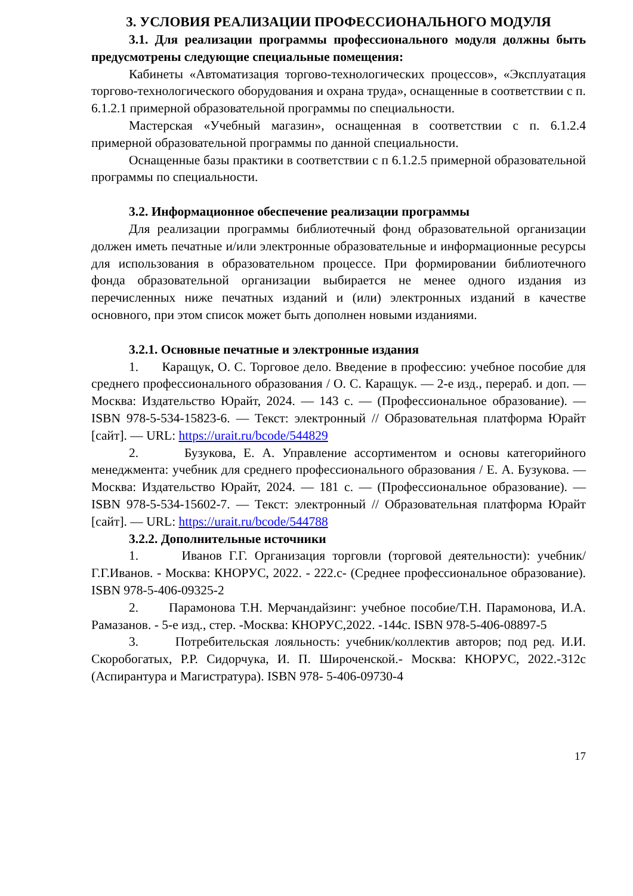3. УСЛОВИЯ РЕАЛИЗАЦИИ ПРОФЕССИОНАЛЬНОГО МОДУЛЯ
3.1. Для реализации программы профессионального модуля должны быть предусмотрены следующие специальные помещения:
Кабинеты «Автоматизация торгово-технологических процессов», «Эксплуатация торгово-технологического оборудования и охрана труда», оснащенные в соответствии с п. 6.1.2.1 примерной образовательной программы по специальности.
Мастерская «Учебный магазин», оснащенная в соответствии с п. 6.1.2.4 примерной образовательной программы по данной специальности.
Оснащенные базы практики в соответствии с п 6.1.2.5 примерной образовательной программы по специальности.
3.2. Информационное обеспечение реализации программы
Для реализации программы библиотечный фонд образовательной организации должен иметь печатные и/или электронные образовательные и информационные ресурсы для использования в образовательном процессе. При формировании библиотечного фонда образовательной организации выбирается не менее одного издания из перечисленных ниже печатных изданий и (или) электронных изданий в качестве основного, при этом список может быть дополнен новыми изданиями.
3.2.1. Основные печатные и электронные издания
1. Каращук, О. С. Торговое дело. Введение в профессию: учебное пособие для среднего профессионального образования / О. С. Каращук. — 2-е изд., перераб. и доп. — Москва: Издательство Юрайт, 2024. — 143 с. — (Профессиональное образование). — ISBN 978-5-534-15823-6. — Текст: электронный // Образовательная платформа Юрайт [сайт]. — URL: https://urait.ru/bcode/544829
2. Бузукова, Е. А. Управление ассортиментом и основы категорийного менеджмента: учебник для среднего профессионального образования / Е. А. Бузукова. — Москва: Издательство Юрайт, 2024. — 181 с. — (Профессиональное образование). — ISBN 978-5-534-15602-7. — Текст: электронный // Образовательная платформа Юрайт [сайт]. — URL: https://urait.ru/bcode/544788
3.2.2. Дополнительные источники
1. Иванов Г.Г. Организация торговли (торговой деятельности): учебник/Г.Г.Иванов. - Москва: КНОРУС, 2022. - 222.с- (Среднее профессиональное образование). ISBN 978-5-406-09325-2
2. Парамонова Т.Н. Мерчандайзинг: учебное пособие/Т.Н. Парамонова, И.А. Рамазанов. - 5-е изд., стер. -Москва: КНОРУС,2022. -144с. ISBN 978-5-406-08897-5
3. Потребительская лояльность: учебник/коллектив авторов; под ред. И.И. Скоробогатых, Р.Р. Сидорчука, И. П. Широченской.- Москва: КНОРУС, 2022.-312с (Аспирантура и Магистратура). ISBN 978- 5-406-09730-4
17